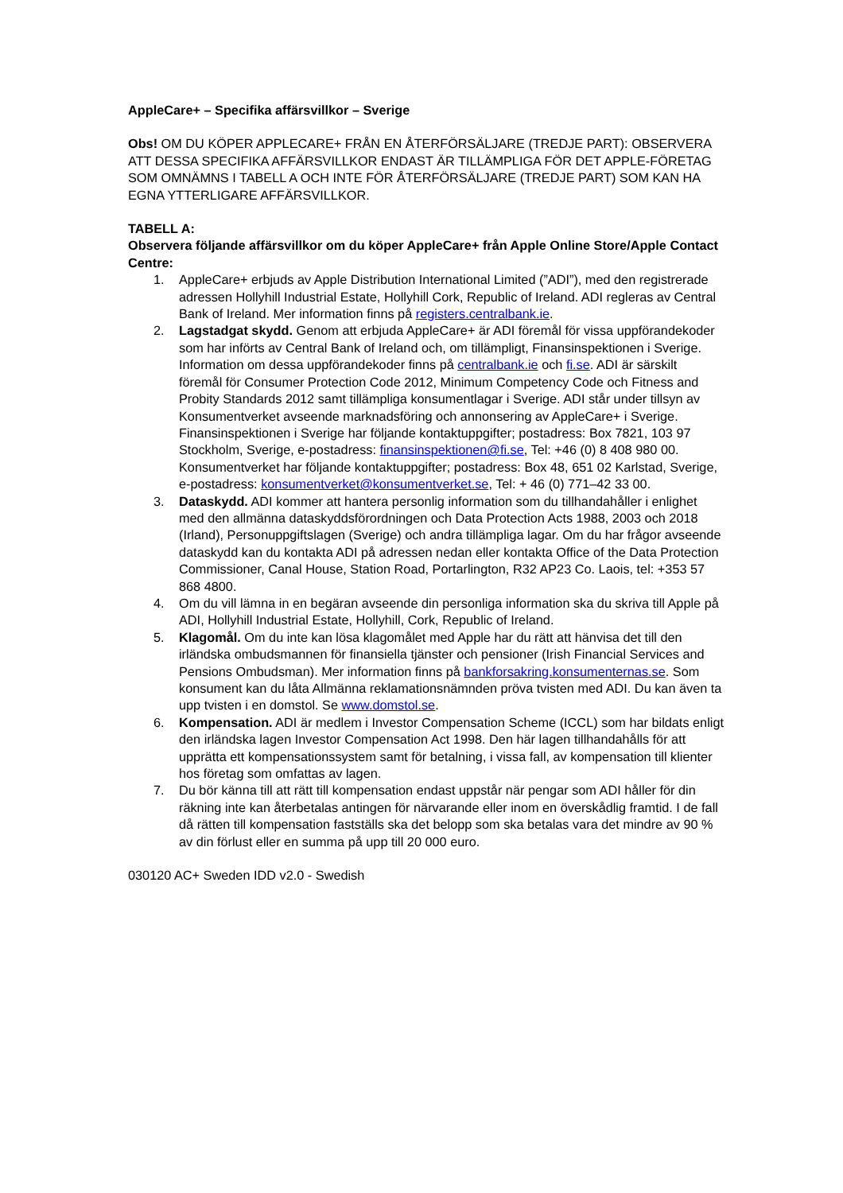AppleCare+ – Specifika affärsvillkor – Sverige
Obs! OM DU KÖPER APPLECARE+ FRÅN EN ÅTERFÖRSÄLJARE (TREDJE PART): OBSERVERA ATT DESSA SPECIFIKA AFFÄRSVILLKOR ENDAST ÄR TILLÄMPLIGA FÖR DET APPLE-FÖRETAG SOM OMNÄMNS I TABELL A OCH INTE FÖR ÅTERFÖRSÄLJARE (TREDJE PART) SOM KAN HA EGNA YTTERLIGARE AFFÄRSVILLKOR.
TABELL A:
Observera följande affärsvillkor om du köper AppleCare+ från Apple Online Store/Apple Contact Centre:
1. AppleCare+ erbjuds av Apple Distribution International Limited (”ADI”), med den registrerade adressen Hollyhill Industrial Estate, Hollyhill Cork, Republic of Ireland. ADI regleras av Central Bank of Ireland. Mer information finns på registers.centralbank.ie.
2. Lagstadgat skydd. Genom att erbjuda AppleCare+ är ADI föremål för vissa uppförandekoder som har införts av Central Bank of Ireland och, om tillämpligt, Finansinspektionen i Sverige. Information om dessa uppförandekoder finns på centralbank.ie och fi.se. ADI är särskilt föremål för Consumer Protection Code 2012, Minimum Competency Code och Fitness and Probity Standards 2012 samt tillämpliga konsumentlagar i Sverige. ADI står under tillsyn av Konsumentverket avseende marknadsföring och annonsering av AppleCare+ i Sverige. Finansinspektionen i Sverige har följande kontaktuppgifter; postadress: Box 7821, 103 97 Stockholm, Sverige, e-postadress: finansinspektionen@fi.se, Tel: +46 (0) 8 408 980 00. Konsumentverket har följande kontaktuppgifter; postadress: Box 48, 651 02 Karlstad, Sverige, e-postadress: konsumentverket@konsumentverket.se, Tel: + 46 (0) 771–42 33 00.
3. Dataskydd. ADI kommer att hantera personlig information som du tillhandahåller i enlighet med den allmänna dataskyddsförordningen och Data Protection Acts 1988, 2003 och 2018 (Irland), Personuppgiftslagen (Sverige) och andra tillämpliga lagar. Om du har frågor avseende dataskydd kan du kontakta ADI på adressen nedan eller kontakta Office of the Data Protection Commissioner, Canal House, Station Road, Portarlington, R32 AP23 Co. Laois, tel: +353 57 868 4800.
4. Om du vill lämna in en begäran avseende din personliga information ska du skriva till Apple på ADI, Hollyhill Industrial Estate, Hollyhill, Cork, Republic of Ireland.
5. Klagomål. Om du inte kan lösa klagomålet med Apple har du rätt att hänvisa det till den irländska ombudsmannen för finansiella tjänster och pensioner (Irish Financial Services and Pensions Ombudsman). Mer information finns på bankforsakring.konsumenternas.se. Som konsument kan du låta Allmänna reklamationsnämnden pröva tvisten med ADI. Du kan även ta upp tvisten i en domstol. Se www.domstol.se.
6. Kompensation. ADI är medlem i Investor Compensation Scheme (ICCL) som har bildats enligt den irländska lagen Investor Compensation Act 1998. Den här lagen tillhandahålls för att upprätta ett kompensationssystem samt för betalning, i vissa fall, av kompensation till klienter hos företag som omfattas av lagen.
7. Du bör känna till att rätt till kompensation endast uppstår när pengar som ADI håller för din räkning inte kan återbetalas antingen för närvarande eller inom en överskådlig framtid. I de fall då rätten till kompensation fastställs ska det belopp som ska betalas vara det mindre av 90 % av din förlust eller en summa på upp till 20 000 euro.
030120 AC+ Sweden IDD v2.0 - Swedish